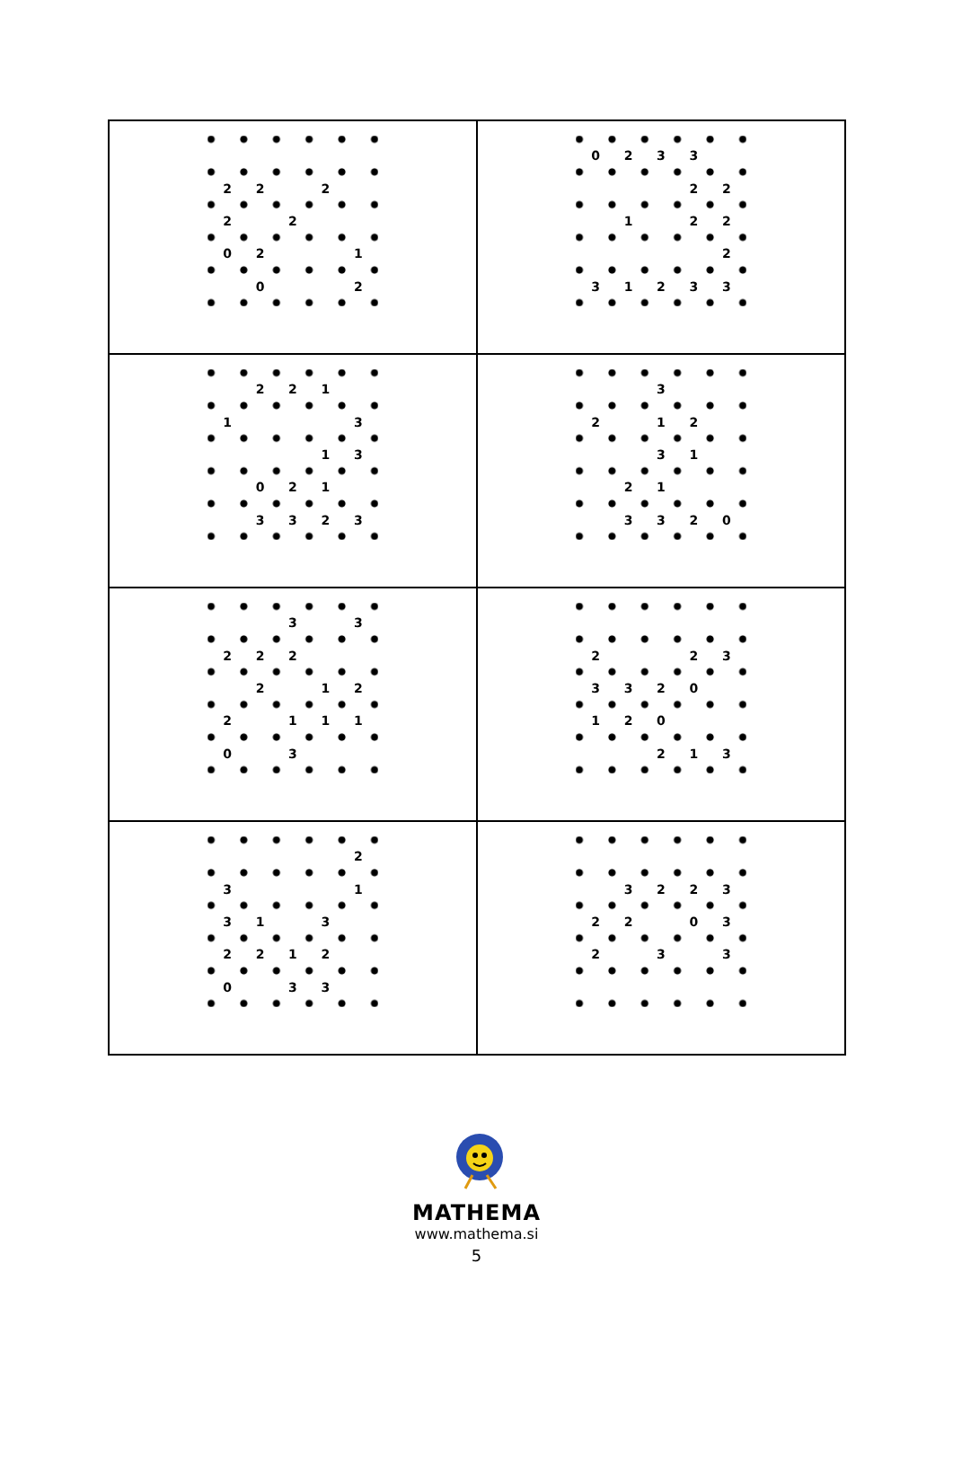| / 2 / 2 / / 2 / / / 2 / / 2 / / / / 0 / 2 / / / 1 / / / 0 / / / 2 / | / 0 / 2 / 3 / 3 / / / / / / 2 / 2 / / / 1 / / 2 / 2 / / / / / / 2 / / 3 / 1 / 2 / 3 / 3 / |
| / / 2 / 2 / 1 / / / 1 / / / / 3 / / / / / 1 / 3 / / / 0 / 2 / 1 / / / / 3 / 3 / 2 / 3 / | / / / 3 / / / / 2 / / 1 / 2 / / / / / 3 / 1 / / / / 2 / 1 / / / / / 3 / 3 / 2 / 0 / |
| / / / 3 / / 3 / / 2 / 2 / 2 / / / / / 2 / / 1 / 2 / / 2 / / 1 / 1 / 1 / / 0 / / 3 / / / | / 2 / / / 2 / 3 / / 3 / 3 / 2 / 0 / / / 1 / 2 / 0 / / / / / / 2 / 1 / 3 / |
| / / / / / 2 / / 3 / / / / 1 / / 3 / 1 / / 3 / / / 2 / 2 / 1 / 2 / / / 0 / / 3 / 3 / / | / / 3 / 2 / 2 / 3 / / 2 / 2 / / 0 / 3 / / 2 / / 3 / / 3 / |
MATHEMA
www.mathema.si
5